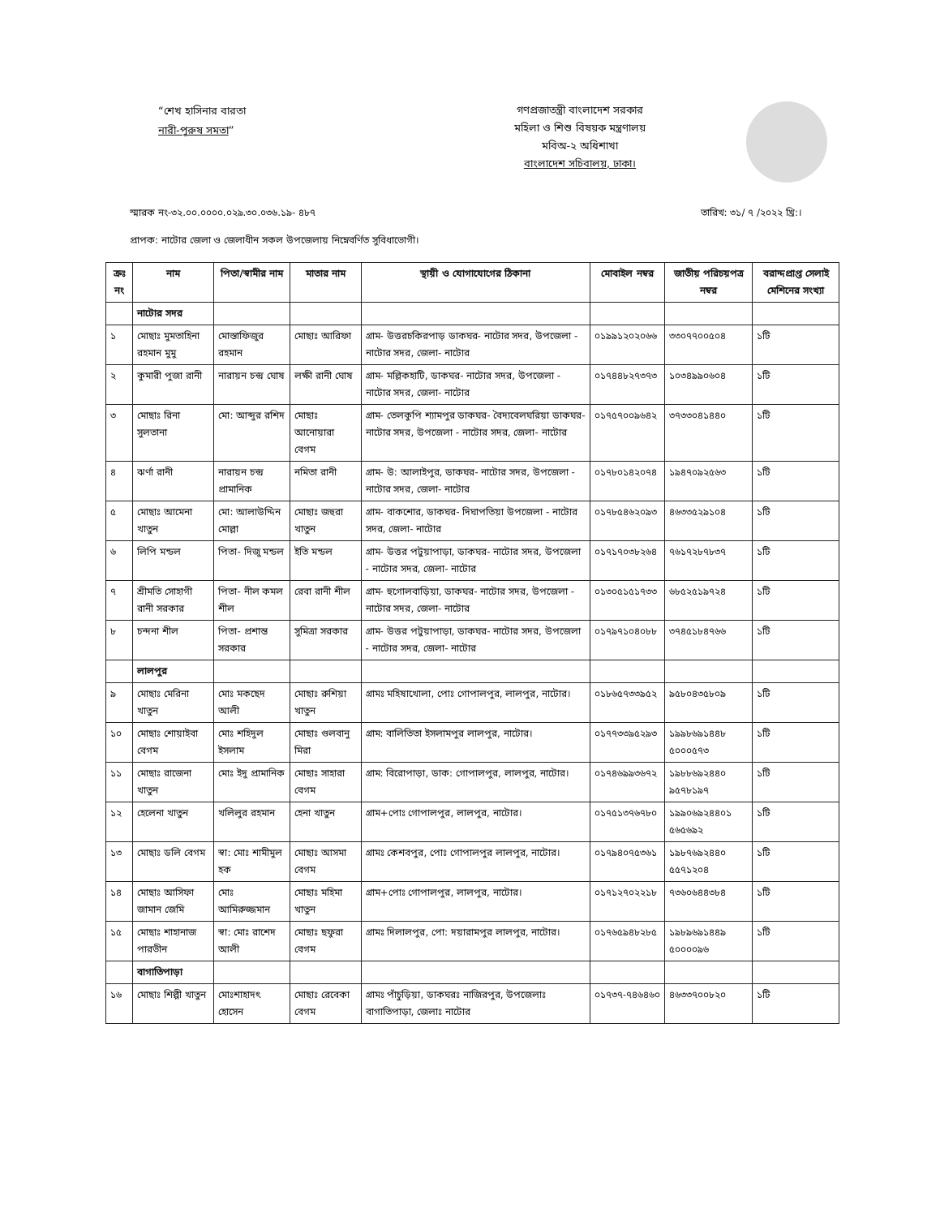“শেখ হাসিনার বারতা
নারী-পুরুষ সমতা”
গণপ্রজাতন্ত্রী বাংলাদেশ সরকার
মহিলা ও শিশু বিষয়ক মন্ত্রণালয়
মবিঅ-২ অধিশাখা
বাংলাদেশ সচিবালয়, ঢাকা।
স্মারক নং-৩২.০০.০০০০.০২৯.৩০.০৩৬.১৯- ৪৮৭ তারিখ: ৩১/ ৭ /২০২২ খ্রি:।
প্রাপক: নাটোর জেলা ও জেলাধীন সকল উপজেলায় নিম্নেবর্ণিত সুবিধাভোগী।
| ক্রঃ নং | নাম | পিতা/স্বামীর নাম | মাতার নাম | স্থায়ী ও যোগাযোগের ঠিকানা | মোবাইল নম্বর | জাতীয় পরিচয়পত্র নম্বর | বরাদ্দপ্রাপ্ত সেলাই মেশিনের সংখ্যা |
| --- | --- | --- | --- | --- | --- | --- | --- |
| | নাটোর সদর | | | | | | |
| ১ | মোছাঃ মুমতাহিনা রহমান মুমু | মোস্তাফিজুর রহমান | মোছাঃ আরিফা | গ্রাম- উত্তরচকিরপাড় ডাকঘর- নাটোর সদর, উপজেলা - নাটোর সদর, জেলা- নাটোর | ০১৯৯১২০২০৬৬ | ৩৩০৭৭০০৫০৪ | ১টি |
| ২ | কুমারী পুজা রানী | নারায়ন চন্দ্র ঘোষ | লক্ষী রানী ঘোষ | গ্রাম- মল্লিকহাটি, ডাকঘর- নাটোর সদর, উপজেলা - নাটোর সদর, জেলা- নাটোর | ০১৭৪৪৮২৭৩৭৩ | ১০৩৪৯৯০৬০৪ | ১টি |
| ৩ | মোছাঃ রিনা সুলতানা | মো: আব্দুর রশিদ | মোছাঃ আনোয়ারা বেগম | গ্রাম- তেলকুপি শ্যামপুর ডাকঘর- বৈদ্যবেলঘরিয়া ডাকঘর- নাটোর সদর, উপজেলা - নাটোর সদর, জেলা- নাটোর | ০১৭৫৭০০৯৬৪২ | ৩৭৩৩০৪১৪৪০ | ১টি |
| ৪ | ঝর্ণা রানী | নারায়ন চন্দ্র প্রামানিক | নমিতা রানী | গ্রাম- উ: আলাইপুর, ডাকঘর- নাটোর সদর, উপজেলা - নাটোর সদর, জেলা- নাটোর | ০১৭৮০১৪২০৭৪ | ১৯৪৭০৯২৫৬৩ | ১টি |
| ৫ | মোছাঃ আমেনা খাতুন | মো: আলাউদ্দিন মোল্লা | মোছাঃ জহুরা খাতুন | গ্রাম- বাকশোর, ডাকঘর- দিঘাপতিয়া উপজেলা - নাটোর সদর, জেলা- নাটোর | ০১৭৮৫৪৬২০৯৩ | ৪৬৩৩৫২৯১০৪ | ১টি |
| ৬ | লিপি মন্ডল | পিতা- দিজু মন্ডল | ইতি মন্ডল | গ্রাম- উত্তর পটুয়াপাড়া, ডাকঘর- নাটোর সদর, উপজেলা - নাটোর সদর, জেলা- নাটোর | ০১৭১৭০৩৮২৬৪ | ৭৬১৭২৮৭৮৩৭ | ১টি |
| ৭ | শ্রীমতি সোহাগী রানী সরকার | পিতা- নীল কমল শীল | রেবা রানী শীল | গ্রাম- হুগোলবাড়িয়া, ডাকঘর- নাটোর সদর, উপজেলা - নাটোর সদর, জেলা- নাটোর | ০১৩০৫১৫১৭৩৩ | ৬৮৫২৫১৯৭২৪ | ১টি |
| ৮ | চন্দনা শীল | পিতা- প্রশান্ত সরকার | সুমিত্রা সরকার | গ্রাম- উত্তর পটুয়াপাড়া, ডাকঘর- নাটোর সদর, উপজেলা - নাটোর সদর, জেলা- নাটোর | ০১৭৯৭১০৪০৮৮ | ৩৭৪৫১৮৪৭৬৬ | ১টি |
| | লালপুর | | | | | | |
| ৯ | মোছাঃ মেরিনা খাতুন | মোঃ মকছেদ আলী | মোছাঃ রুশিয়া খাতুন | গ্রামঃ মহিষাখোলা, পোঃ গোপালপুর, লালপুর, নাটোর। | ০১৮৬৫৭৩৩৯৫২ | ৯৫৮০৪৩৫৮০৯ | ১টি |
| ১০ | মোছাঃ শোয়াইবা বেগম | মোঃ শহিদুল ইসলাম | মোছাঃ গুলবানু মিরা | গ্রাম: বালিতিতা ইসলামপুর লালপুর, নাটোর। | ০১৭৭৩৩৯৫২৯৩ | ১৯৯৮৬৯১৪৪৮ ৫০০০৫৭৩ | ১টি |
| ১১ | মোছাঃ রাজেনা খাতুন | মোঃ ইদু প্রামানিক | মোছাঃ সাহারা বেগম | গ্রাম: বিরোপাড়া, ডাক: গোপালপুর, লালপুর, নাটোর। | ০১৭৪৬৯৯৩৬৭২ | ১৯৮৮৬৯২৪৪০ ৯৫৭৮১৯৭ | ১টি |
| ১২ | হেলেনা খাতুন | খলিলুর রহমান | হেনা খাতুন | গ্রাম+পোঃ গোপালপুর, লালপুর, নাটোর। | ০১৭৫১৩৭৬৭৮০ | ১৯৯০৬৯২৪৪০১ ৫৬৫৬৯২ | ১টি |
| ১৩ | মোছাঃ ডলি বেগম | স্বা: মোঃ শামীমুল হক | মোছাঃ আসমা বেগম | গ্রামঃ কেশবপুর, পোঃ গোপালপুর লালপুর, নাটোর। | ০১৭৯৪০৭৫৩৬১ | ১৯৮৭৬৯২৪৪০ ৫৫৭১২০৪ | ১টি |
| ১৪ | মোছাঃ আসিফা জামান জেমি | মোঃ আমিরুজ্জমান | মোছাঃ মহিমা খাতুন | গ্রাম+পোঃ গোপালপুর, লালপুর, নাটোর। | ০১৭১২৭০২২১৮ | ৭৩৬০৬৪৪৩৮৪ | ১টি |
| ১৫ | মোছাঃ শাহানাজ পারভীন | স্বা: মোঃ রাশেদ আলী | মোছাঃ ছফুরা বেগম | গ্রামঃ দিলালপুর, পো: দয়ারামপুর লালপুর, নাটোর। | ০১৭৬৫৯৪৮২৮৫ | ১৯৮৯৬৯১৪৪৯ ৫০০০০৯৬ | ১টি |
| | বাগাতিপাড়া | | | | | | |
| ১৬ | মোছাঃ শিল্পী খাতুন | মোঃশাহাদৎ হোসেন | মোছাঃ রেবেকা বেগম | গ্রামঃ পাঁচুড়িয়া, ডাকঘরঃ নাজিরপুর, উপজেলাঃ বাগাতিপাড়া, জেলাঃ নাটোর | ০১৭৩৭-৭৪৬৪৬০ | ৪৬৩৩৭০০৮২০ | ১টি |